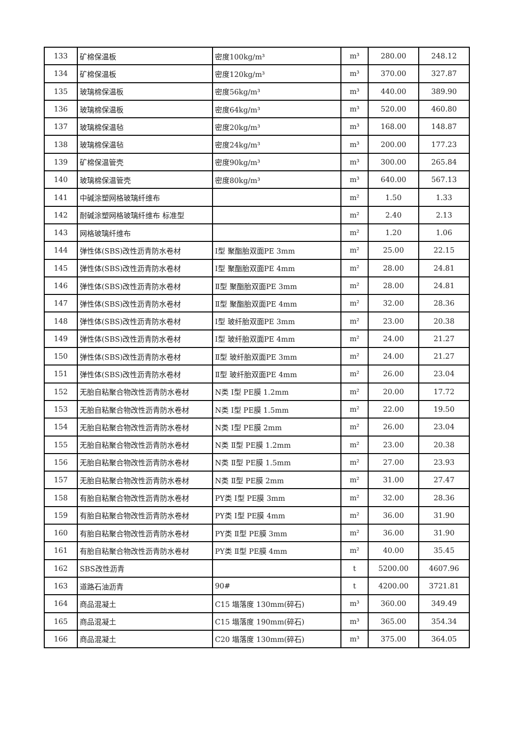| 133 | 矿棉保温板 | 密度100kg/m³ | m³ | 280.00 | 248.12 |
| 134 | 矿棉保温板 | 密度120kg/m³ | m³ | 370.00 | 327.87 |
| 135 | 玻璃棉保温板 | 密度56kg/m³ | m³ | 440.00 | 389.90 |
| 136 | 玻璃棉保温板 | 密度64kg/m³ | m³ | 520.00 | 460.80 |
| 137 | 玻璃棉保温毡 | 密度20kg/m³ | m³ | 168.00 | 148.87 |
| 138 | 玻璃棉保温毡 | 密度24kg/m³ | m³ | 200.00 | 177.23 |
| 139 | 矿棉保温管壳 | 密度90kg/m³ | m³ | 300.00 | 265.84 |
| 140 | 玻璃棉保温管壳 | 密度80kg/m³ | m³ | 640.00 | 567.13 |
| 141 | 中碱涂塑网格玻璃纤维布 | | m² | 1.50 | 1.33 |
| 142 | 耐碱涂塑网格玻璃纤维布 标准型 | | m² | 2.40 | 2.13 |
| 143 | 网格玻璃纤维布 | | m² | 1.20 | 1.06 |
| 144 | 弹性体(SBS)改性沥青防水卷材 | Ⅰ型 聚酯胎双面PE 3mm | m² | 25.00 | 22.15 |
| 145 | 弹性体(SBS)改性沥青防水卷材 | Ⅰ型 聚酯胎双面PE 4mm | m² | 28.00 | 24.81 |
| 146 | 弹性体(SBS)改性沥青防水卷材 | Ⅱ型 聚酯胎双面PE 3mm | m² | 28.00 | 24.81 |
| 147 | 弹性体(SBS)改性沥青防水卷材 | Ⅱ型 聚酯胎双面PE 4mm | m² | 32.00 | 28.36 |
| 148 | 弹性体(SBS)改性沥青防水卷材 | Ⅰ型 玻纤胎双面PE 3mm | m² | 23.00 | 20.38 |
| 149 | 弹性体(SBS)改性沥青防水卷材 | Ⅰ型 玻纤胎双面PE 4mm | m² | 24.00 | 21.27 |
| 150 | 弹性体(SBS)改性沥青防水卷材 | Ⅱ型 玻纤胎双面PE 3mm | m² | 24.00 | 21.27 |
| 151 | 弹性体(SBS)改性沥青防水卷材 | Ⅱ型 玻纤胎双面PE 4mm | m² | 26.00 | 23.04 |
| 152 | 无胎自粘聚合物改性沥青防水卷材 | N类 Ⅰ型 PE膜 1.2mm | m² | 20.00 | 17.72 |
| 153 | 无胎自粘聚合物改性沥青防水卷材 | N类 Ⅰ型 PE膜 1.5mm | m² | 22.00 | 19.50 |
| 154 | 无胎自粘聚合物改性沥青防水卷材 | N类 Ⅰ型 PE膜 2mm | m² | 26.00 | 23.04 |
| 155 | 无胎自粘聚合物改性沥青防水卷材 | N类 Ⅱ型 PE膜 1.2mm | m² | 23.00 | 20.38 |
| 156 | 无胎自粘聚合物改性沥青防水卷材 | N类 Ⅱ型 PE膜 1.5mm | m² | 27.00 | 23.93 |
| 157 | 无胎自粘聚合物改性沥青防水卷材 | N类 Ⅱ型 PE膜 2mm | m² | 31.00 | 27.47 |
| 158 | 有胎自粘聚合物改性沥青防水卷材 | PY类 Ⅰ型 PE膜 3mm | m² | 32.00 | 28.36 |
| 159 | 有胎自粘聚合物改性沥青防水卷材 | PY类 Ⅰ型 PE膜 4mm | m² | 36.00 | 31.90 |
| 160 | 有胎自粘聚合物改性沥青防水卷材 | PY类 Ⅱ型 PE膜 3mm | m² | 36.00 | 31.90 |
| 161 | 有胎自粘聚合物改性沥青防水卷材 | PY类 Ⅱ型 PE膜 4mm | m² | 40.00 | 35.45 |
| 162 | SBS改性沥青 | | t | 5200.00 | 4607.96 |
| 163 | 道路石油沥青 | 90# | t | 4200.00 | 3721.81 |
| 164 | 商品混凝土 | C15 塌落度 130mm(碎石) | m³ | 360.00 | 349.49 |
| 165 | 商品混凝土 | C15 塌落度 190mm(碎石) | m³ | 365.00 | 354.34 |
| 166 | 商品混凝土 | C20 塌落度 130mm(碎石) | m³ | 375.00 | 364.05 |